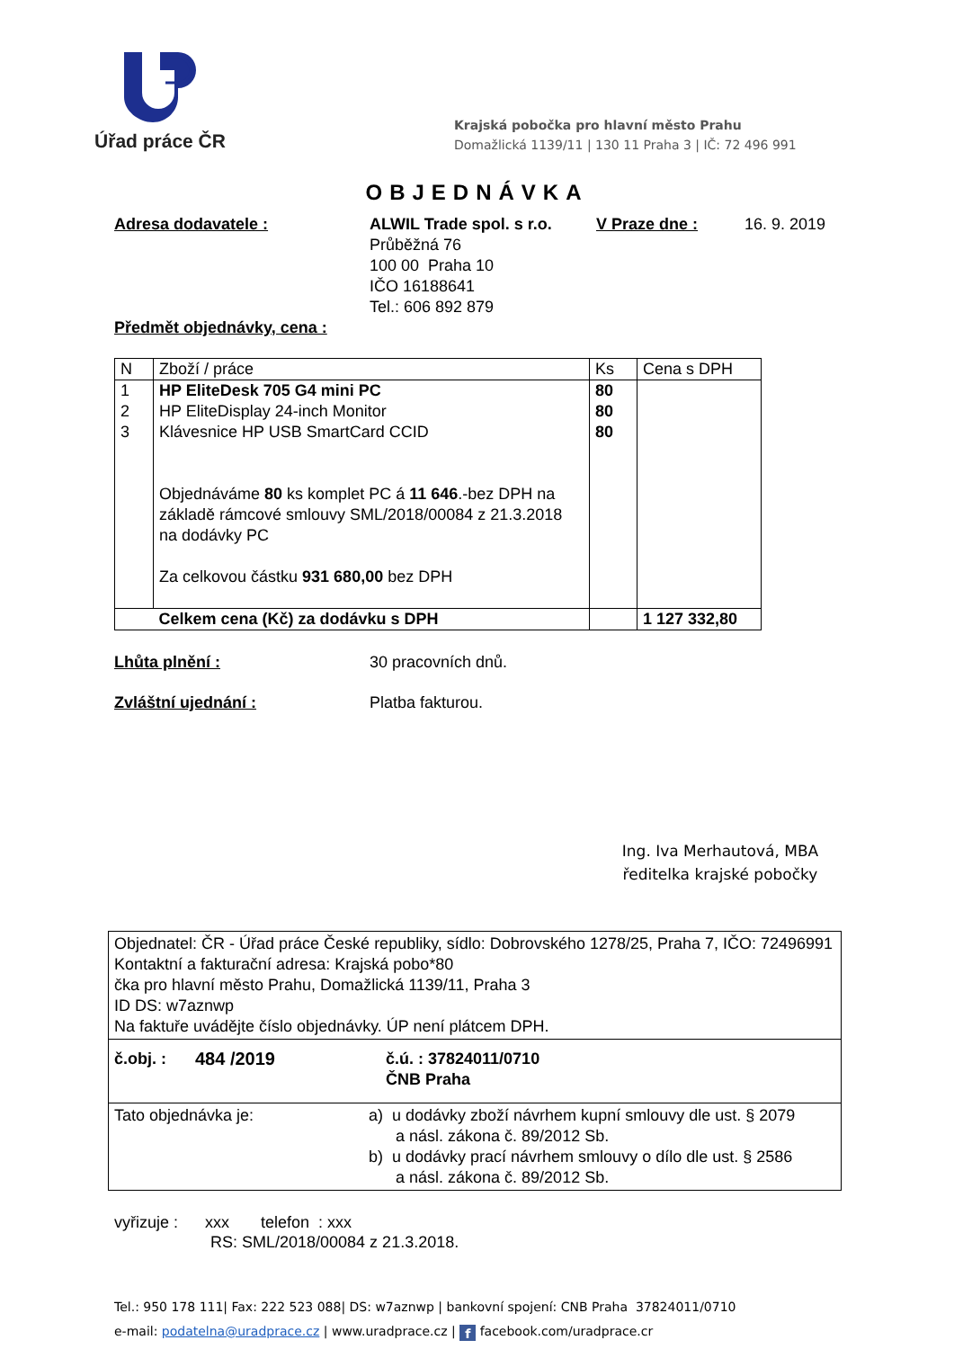Úřad práce ČR
Krajská pobočka pro hlavní město Prahu
Domažlická 1139/11 | 130 11 Praha 3 | IČ: 72 496 991
OBJEDNÁVKA
Adresa dodavatele : ALWIL Trade spol. s r.o.
Průběžná 76
100 00 Praha 10
IČO 16188641
Tel.: 606 892 879
V Praze dne : 16. 9. 2019
Předmět objednávky, cena :
| N | Zboží / práce | Ks | Cena s DPH |
| --- | --- | --- | --- |
| 1 2 3 | HP EliteDesk 705 G4 mini PC HP EliteDisplay 24-inch Monitor Klávesnice HP USB SmartCard CCID Objednáváme 80 ks komplet PC á 11 646 .-bez DPH na základě rámcové smlouvy SML/2018/00084 z 21.3.2018 na dodávky PC Za celkovou částku 931 680,00 bez DPH | 80 80 80 | |
| | Celkem cena (Kč) za dodávku s DPH | | 1 127 332,80 |
Lhůta plnění : 30 pracovních dnů.
Zvláštní ujednání : Platba fakturou.
Ing. Iva Merhautová, MBA
ředitelka krajské pobočky
Objednatel: ČR - Úřad práce České republiky, sídlo: Dobrovského 1278/25, Praha 7, IČO: 72496991
Kontaktní a fakturační adresa: Krajská pobo*80
čka pro hlavní město Prahu, Domažlická 1139/11, Praha 3
ID DS: w7aznwp
Na faktuře uvádějte číslo objednávky. ÚP není plátcem DPH.
č.obj. : 484 /2019 č.ú. : 37824011/0710
ČNB Praha
Tato objednávka je: a) u dodávky zboží návrhem kupní smlouvy dle ust. § 2079
a násl. zákona č. 89/2012 Sb.
b) u dodávky prací návrhem smlouvy o dílo dle ust. § 2586
a násl. zákona č. 89/2012 Sb.
vyřizuje : xxx telefon : xxx
RS: SML/2018/00084 z 21.3.2018.
Tel.: 950 178 111| Fax: 222 523 088| DS: w7aznwp | bankovní spojení: CNB Praha 37824011/0710
e-mail: podatelna@uradprace.cz | www.uradprace.cz | f facebook.com/uradprace.cr